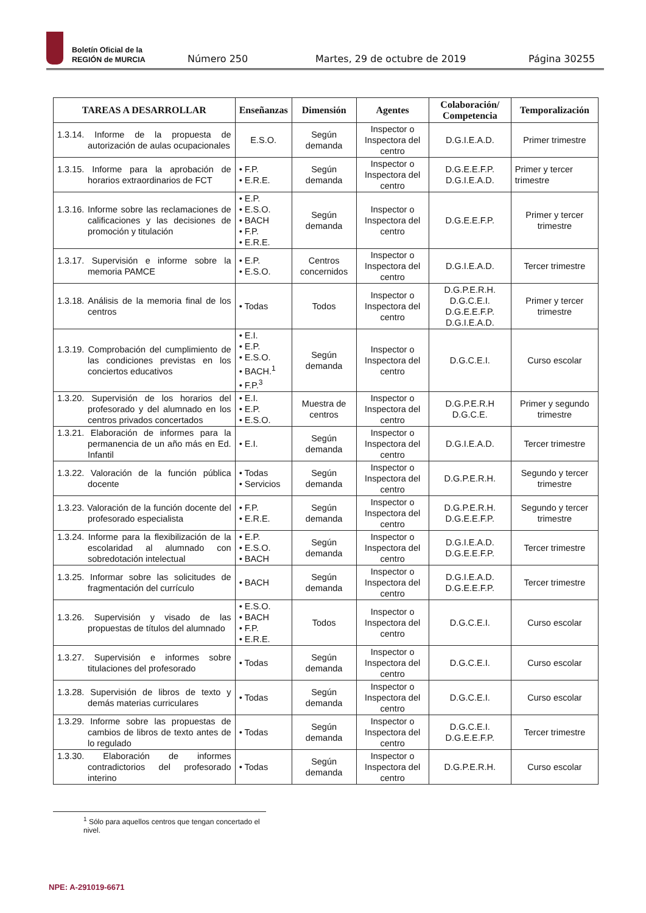Boletín Oficial de la
REGIÓN de MURCIA
Número 250 Martes, 29 de octubre de 2019 Página 30255
| TAREAS A DESARROLLAR | Enseñanzas | Dimensión | Agentes | Colaboración/ Competencia | Temporalización |
| --- | --- | --- | --- | --- | --- |
| 1.3.14. Informe de la propuesta de autorización de aulas ocupacionales | E.S.O. | Según demanda | Inspector o Inspectora del centro | D.G.I.E.A.D. | Primer trimestre |
| 1.3.15. Informe para la aprobación de horarios extraordinarios de FCT | • F.P. • E.R.E. | Según demanda | Inspector o Inspectora del centro | D.G.E.E.F.P. D.G.I.E.A.D. | Primer y tercer trimestre |
| 1.3.16. Informe sobre las reclamaciones de calificaciones y las decisiones de promoción y titulación | • E.P. • E.S.O. • BACH • F.P. • E.R.E. | Según demanda | Inspector o Inspectora del centro | D.G.E.E.F.P. | Primer y tercer trimestre |
| 1.3.17. Supervisión e informe sobre la memoria PAMCE | • E.P. • E.S.O. | Centros concernidos | Inspector o Inspectora del centro | D.G.I.E.A.D. | Tercer trimestre |
| 1.3.18. Análisis de la memoria final de los centros | • Todas | Todos | Inspector o Inspectora del centro | D.G.P.E.R.H. D.G.C.E.I. D.G.E.E.F.P. D.G.I.E.A.D. | Primer y tercer trimestre |
| 1.3.19. Comprobación del cumplimiento de las condiciones previstas en los conciertos educativos | • E.I. • E.P. • E.S.O. • BACH.<sup>1</sup> • F.P.<sup>3</sup> | Según demanda | Inspector o Inspectora del centro | D.G.C.E.I. | Curso escolar |
| 1.3.20. Supervisión de los horarios del profesorado y del alumnado en los centros privados concertados | • E.I. • E.P. • E.S.O. | Muestra de centros | Inspector o Inspectora del centro | D.G.P.E.R.H D.G.C.E. | Primer y segundo trimestre |
| 1.3.21. Elaboración de informes para la permanencia de un año más en Ed. Infantil | • E.I. | Según demanda | Inspector o Inspectora del centro | D.G.I.E.A.D. | Tercer trimestre |
| 1.3.22. Valoración de la función pública docente | • Todas • Servicios | Según demanda | Inspector o Inspectora del centro | D.G.P.E.R.H. | Segundo y tercer trimestre |
| 1.3.23. Valoración de la función docente del profesorado especialista | • F.P. • E.R.E. | Según demanda | Inspector o Inspectora del centro | D.G.P.E.R.H. D.G.E.E.F.P. | Segundo y tercer trimestre |
| 1.3.24. Informe para la flexibilización de la escolaridad al alumnado con sobredotación intelectual | • E.P. • E.S.O. • BACH | Según demanda | Inspector o Inspectora del centro | D.G.I.E.A.D. D.G.E.E.F.P. | Tercer trimestre |
| 1.3.25. Informar sobre las solicitudes de fragmentación del currículo | • BACH | Según demanda | Inspector o Inspectora del centro | D.G.I.E.A.D. D.G.E.E.F.P. | Tercer trimestre |
| 1.3.26. Supervisión y visado de las propuestas de títulos del alumnado | • E.S.O. • BACH • F.P. • E.R.E. | Todos | Inspector o Inspectora del centro | D.G.C.E.I. | Curso escolar |
| 1.3.27. Supervisión e informes sobre titulaciones del profesorado | • Todas | Según demanda | Inspector o Inspectora del centro | D.G.C.E.I. | Curso escolar |
| 1.3.28. Supervisión de libros de texto y demás materias curriculares | • Todas | Según demanda | Inspector o Inspectora del centro | D.G.C.E.I. | Curso escolar |
| 1.3.29. Informe sobre las propuestas de cambios de libros de texto antes de lo regulado | • Todas | Según demanda | Inspector o Inspectora del centro | D.G.C.E.I. D.G.E.E.F.P. | Tercer trimestre |
| 1.3.30. Elaboración de informes contradictorios del profesorado interino | • Todas | Según demanda | Inspector o Inspectora del centro | D.G.P.E.R.H. | Curso escolar |
<sup>1</sup> Sólo para aquellos centros que tengan concertado el nivel.
NPE: A-291019-6671